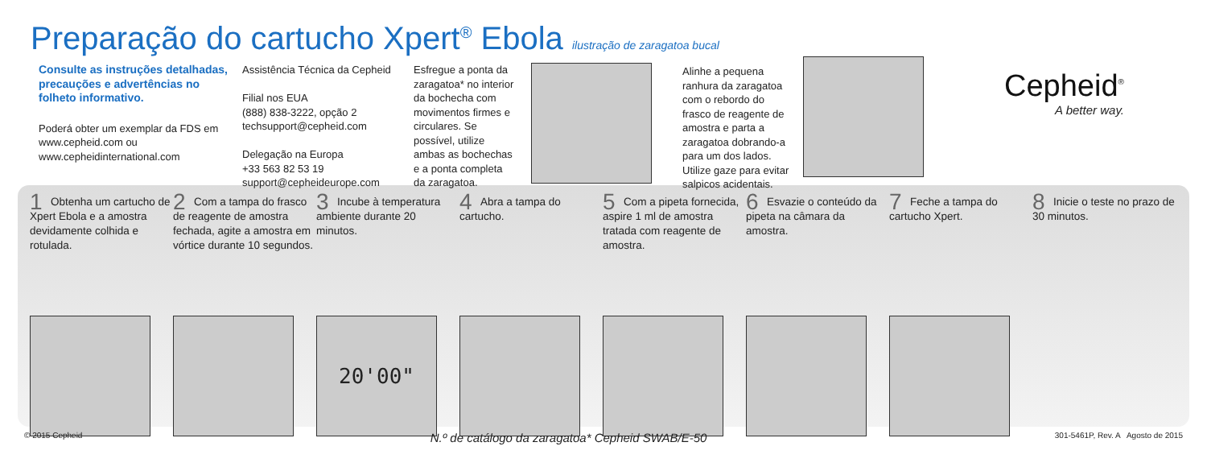Preparação do cartucho Xpert<sup>®</sup> Ebola ilustração de zaragatoa bucal
Consulte as instruções detalhadas, precauções e advertências no folheto informativo.
Poderá obter um exemplar da FDS em www.cepheid.com ou www.cepheidinternational.com
Assistência Técnica da Cepheid
Filial nos EUA
(888) 838-3222, opção 2
techsupport@cepheid.com
Delegação na Europa
+33 563 82 53 19
support@cepheideurope.com
Esfregue a ponta da zaragatoa* no interior da bochecha com movimentos firmes e circulares. Se possível, utilize ambas as bochechas e a ponta completa da zaragatoa.
Alinhe a pequena ranhura da zaragatoa com o rebordo do frasco de reagente de amostra e parta a zaragatoa dobrando-a para um dos lados. Utilize gaze para evitar salpicos acidentais.
Cepheid<sup>®</sup>
A better way.
1
Obtenha um cartucho de Xpert Ebola e a amostra devidamente colhida e rotulada.
2
Com a tampa do frasco de reagente de amostra fechada, agite a amostra em vórtice durante 10 segundos.
3
Incube à temperatura ambiente durante 20 minutos.
20'00"
4
Abra a tampa do cartucho.
5
Com a pipeta fornecida, aspire 1 ml de amostra tratada com reagente de amostra.
6
Esvazie o conteúdo da pipeta na câmara da amostra.
7
Feche a tampa do cartucho Xpert.
8
Inicie o teste no prazo de 30 minutos.
© 2015 Cepheid N.º de catálogo da zaragatoa* Cepheid SWAB/E-50 301-5461P, Rev. A Agosto de 2015